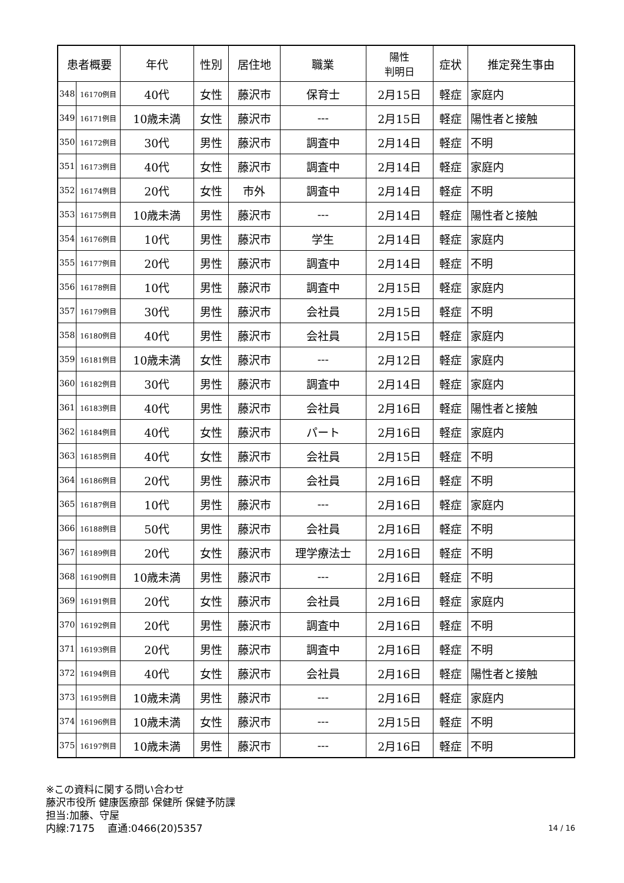| 患者概要 | | 年代 | 性別 | 居住地 | 職業 | 陽性 判明日 | 症状 | 推定発生事由 |
| --- | --- | --- | --- | --- | --- | --- | --- | --- |
| 348 | 16170例目 | 40代 | 女性 | 藤沢市 | 保育士 | 2月15日 | 軽症 | 家庭内 |
| 349 | 16171例目 | 10歳未満 | 女性 | 藤沢市 | --- | 2月15日 | 軽症 | 陽性者と接触 |
| 350 | 16172例目 | 30代 | 男性 | 藤沢市 | 調査中 | 2月14日 | 軽症 | 不明 |
| 351 | 16173例目 | 40代 | 女性 | 藤沢市 | 調査中 | 2月14日 | 軽症 | 家庭内 |
| 352 | 16174例目 | 20代 | 女性 | 市外 | 調査中 | 2月14日 | 軽症 | 不明 |
| 353 | 16175例目 | 10歳未満 | 男性 | 藤沢市 | --- | 2月14日 | 軽症 | 陽性者と接触 |
| 354 | 16176例目 | 10代 | 男性 | 藤沢市 | 学生 | 2月14日 | 軽症 | 家庭内 |
| 355 | 16177例目 | 20代 | 男性 | 藤沢市 | 調査中 | 2月14日 | 軽症 | 不明 |
| 356 | 16178例目 | 10代 | 男性 | 藤沢市 | 調査中 | 2月15日 | 軽症 | 家庭内 |
| 357 | 16179例目 | 30代 | 男性 | 藤沢市 | 会社員 | 2月15日 | 軽症 | 不明 |
| 358 | 16180例目 | 40代 | 男性 | 藤沢市 | 会社員 | 2月15日 | 軽症 | 家庭内 |
| 359 | 16181例目 | 10歳未満 | 女性 | 藤沢市 | --- | 2月12日 | 軽症 | 家庭内 |
| 360 | 16182例目 | 30代 | 男性 | 藤沢市 | 調査中 | 2月14日 | 軽症 | 家庭内 |
| 361 | 16183例目 | 40代 | 男性 | 藤沢市 | 会社員 | 2月16日 | 軽症 | 陽性者と接触 |
| 362 | 16184例目 | 40代 | 女性 | 藤沢市 | パート | 2月16日 | 軽症 | 家庭内 |
| 363 | 16185例目 | 40代 | 女性 | 藤沢市 | 会社員 | 2月15日 | 軽症 | 不明 |
| 364 | 16186例目 | 20代 | 男性 | 藤沢市 | 会社員 | 2月16日 | 軽症 | 不明 |
| 365 | 16187例目 | 10代 | 男性 | 藤沢市 | --- | 2月16日 | 軽症 | 家庭内 |
| 366 | 16188例目 | 50代 | 男性 | 藤沢市 | 会社員 | 2月16日 | 軽症 | 不明 |
| 367 | 16189例目 | 20代 | 女性 | 藤沢市 | 理学療法士 | 2月16日 | 軽症 | 不明 |
| 368 | 16190例目 | 10歳未満 | 男性 | 藤沢市 | --- | 2月16日 | 軽症 | 不明 |
| 369 | 16191例目 | 20代 | 女性 | 藤沢市 | 会社員 | 2月16日 | 軽症 | 家庭内 |
| 370 | 16192例目 | 20代 | 男性 | 藤沢市 | 調査中 | 2月16日 | 軽症 | 不明 |
| 371 | 16193例目 | 20代 | 男性 | 藤沢市 | 調査中 | 2月16日 | 軽症 | 不明 |
| 372 | 16194例目 | 40代 | 女性 | 藤沢市 | 会社員 | 2月16日 | 軽症 | 陽性者と接触 |
| 373 | 16195例目 | 10歳未満 | 男性 | 藤沢市 | --- | 2月16日 | 軽症 | 家庭内 |
| 374 | 16196例目 | 10歳未満 | 女性 | 藤沢市 | --- | 2月15日 | 軽症 | 不明 |
| 375 | 16197例目 | 10歳未満 | 男性 | 藤沢市 | --- | 2月16日 | 軽症 | 不明 |
※この資料に関する問い合わせ
藤沢市役所 健康医療部 保健所 保健予防課
担当:加藤、守屋
内線:7175　 直通:0466(20)5357 14 / 16